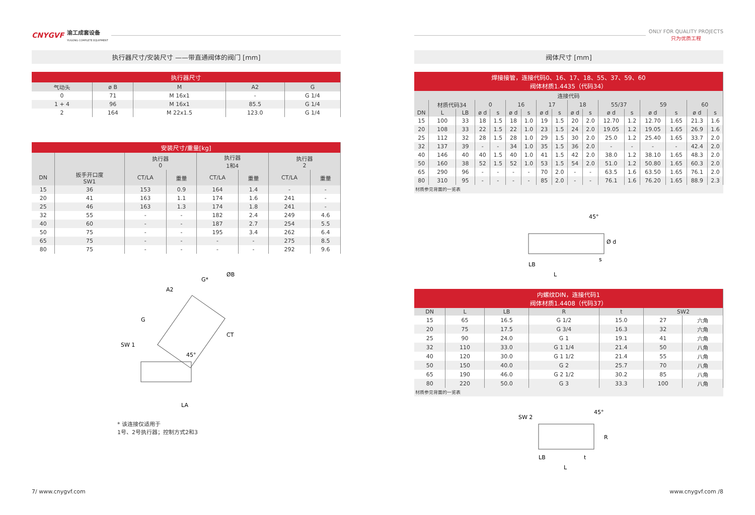CNYGVF 渝工成套设备
YUGONG COMPLETE EQUIPMENT
执行器尺寸/安装尺寸 ——带直通阀体的阀门 [mm]
| 执行器尺寸 | | | | |
| --- | --- | --- | --- | --- |
| 气动头 | ø B | M | A2 | G |
| 0 | 71 | M 16x1 | - | G 1/4 |
| 1 + 4 | 96 | M 16x1 | 85.5 | G 1/4 |
| 2 | 164 | M 22x1.5 | 123.0 | G 1/4 |
| 安装尺寸/重量[kg] | | | | | | | |
| --- | --- | --- | --- | --- | --- | --- | --- |
| | | 执行器 0 | | 执行器 1和4 | | 执行器 2 | |
| DN | 扳手开口度 SW1 | CT/LA | 重量 | CT/LA | 重量 | CT/LA | 重量 |
| 15 | 36 | 153 | 0.9 | 164 | 1.4 | - | - |
| 20 | 41 | 163 | 1.1 | 174 | 1.6 | 241 | - |
| 25 | 46 | 163 | 1.3 | 174 | 1.8 | 241 | - |
| 32 | 55 | - | - | 182 | 2.4 | 249 | 4.6 |
| 40 | 60 | - | - | 187 | 2.7 | 254 | 5.5 |
| 50 | 75 | - | - | 195 | 3.4 | 262 | 6.4 |
| 65 | 75 | - | - | - | - | 275 | 8.5 |
| 80 | 75 | - | - | - | - | 292 | 9.6 |
SW 1
LA
CT
A2
G*
ØB
G
45°
* 该连接仅适用于
1号、2号执行器；控制方式2和3
7/ www.cnygvf.com
ONLY FOR QUALITY PROJECTS
只为优质工程
阀体尺寸 [mm]
| 焊接接管，连接代码0、16、17、18、55、37、59、60 阀体材质1.4435（代码34） | | | | | | | | | | | | | | | | |
| --- | --- | --- | --- | --- | --- | --- | --- | --- | --- | --- | --- | --- | --- | --- | --- | --- |
| 连接代码 | | | | | | | | | | | | | | | | |
| | 材质代码34 | | 0 | | 16 | | 17 | | 18 | | 55/37 | | 59 | | 60 | |
| DN | L | LB | ø d | s | ø d | s | ø d | s | ø d | s | ø d | s | ø d | s | ø d | s |
| 15 | 100 | 33 | 18 | 1.5 | 18 | 1.0 | 19 | 1.5 | 20 | 2.0 | 12.70 | 1.2 | 12.70 | 1.65 | 21.3 | 1.6 |
| 20 | 108 | 33 | 22 | 1.5 | 22 | 1.0 | 23 | 1.5 | 24 | 2.0 | 19.05 | 1.2 | 19.05 | 1.65 | 26.9 | 1.6 |
| 25 | 112 | 32 | 28 | 1.5 | 28 | 1.0 | 29 | 1.5 | 30 | 2.0 | 25.0 | 1.2 | 25.40 | 1.65 | 33.7 | 2.0 |
| 32 | 137 | 39 | - | - | 34 | 1.0 | 35 | 1.5 | 36 | 2.0 | - | - | - | - | 42.4 | 2.0 |
| 40 | 146 | 40 | 40 | 1.5 | 40 | 1.0 | 41 | 1.5 | 42 | 2.0 | 38.0 | 1.2 | 38.10 | 1.65 | 48.3 | 2.0 |
| 50 | 160 | 38 | 52 | 1.5 | 52 | 1.0 | 53 | 1.5 | 54 | 2.0 | 51.0 | 1.2 | 50.80 | 1.65 | 60.3 | 2.0 |
| 65 | 290 | 96 | - | - | - | - | 70 | 2.0 | - | - | 63.5 | 1.6 | 63.50 | 1.65 | 76.1 | 2.0 |
| 80 | 310 | 95 | - | - | - | - | 85 | 2.0 | - | - | 76.1 | 1.6 | 76.20 | 1.65 | 88.9 | 2.3 |
材质参见背面的一览表
LB
L
Ø d
s
45°
| 内螺纹DIN，连接代码1 阀体材质1.4408（代码37） | | | | | | |
| --- | --- | --- | --- | --- | --- | --- |
| DN | L | LB | R | t | SW2 | |
| 15 | 65 | 16.5 | G 1/2 | 15.0 | 27 | 六角 |
| 20 | 75 | 17.5 | G 3/4 | 16.3 | 32 | 六角 |
| 25 | 90 | 24.0 | G 1 | 19.1 | 41 | 六角 |
| 32 | 110 | 33.0 | G 1 1/4 | 21.4 | 50 | 八角 |
| 40 | 120 | 30.0 | G 1 1/2 | 21.4 | 55 | 八角 |
| 50 | 150 | 40.0 | G 2 | 25.7 | 70 | 八角 |
| 65 | 190 | 46.0 | G 2 1/2 | 30.2 | 85 | 八角 |
| 80 | 220 | 50.0 | G 3 | 33.3 | 100 | 八角 |
材质参见背面的一览表
SW 2
LB
L
t
R
45°
www.cnygvf.com /8